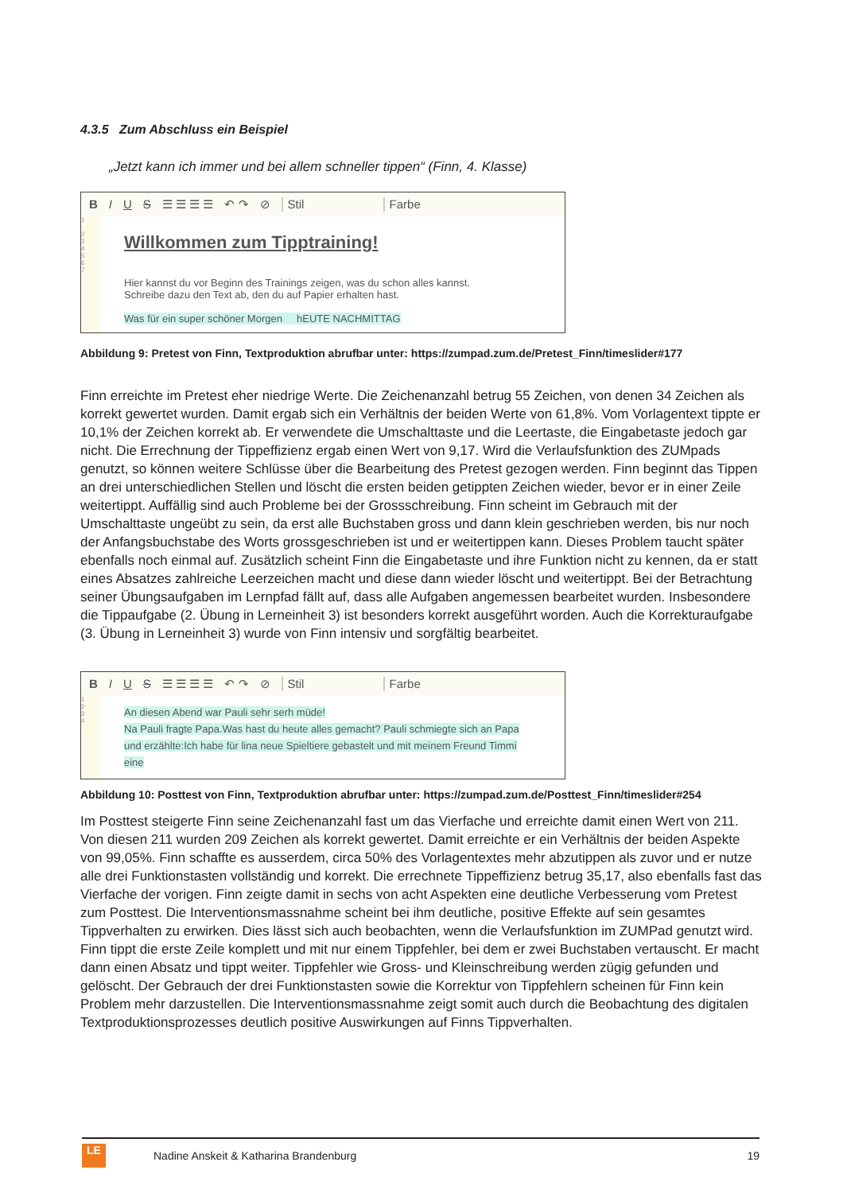4.3.5 Zum Abschluss ein Beispiel
„Jetzt kann ich immer und bei allem schneller tippen“ (Finn, 4. Klasse)
B I U S ☰ ☰ ☰ ☰ ↶ ↷ ⊘ Stil Farbe
1
2
3
4
5
6
7
Willkommen zum Tipptraining!
Hier kannst du vor Beginn des Trainings zeigen, was du schon alles kannst.
Schreibe dazu den Text ab, den du auf Papier erhalten hast.
Was für ein super schöner Morgen hEUTE NACHMITTAG
Abbildung 9: Pretest von Finn, Textproduktion abrufbar unter: https://zumpad.zum.de/Pretest_Finn/timeslider#177
Finn erreichte im Pretest eher niedrige Werte. Die Zeichenanzahl betrug 55 Zeichen, von denen 34 Zeichen als korrekt gewertet wurden. Damit ergab sich ein Verhältnis der beiden Werte von 61,8%. Vom Vorlagentext tippte er 10,1% der Zeichen korrekt ab. Er verwendete die Umschalttaste und die Leertaste, die Eingabetaste jedoch gar nicht. Die Errechnung der Tippeffizienz ergab einen Wert von 9,17. Wird die Verlaufsfunktion des ZUMpads genutzt, so können weitere Schlüsse über die Bearbeitung des Pretest gezogen werden. Finn beginnt das Tippen an drei unterschiedlichen Stellen und löscht die ersten beiden getippten Zeichen wieder, bevor er in einer Zeile weitertippt. Auffällig sind auch Probleme bei der Grossschreibung. Finn scheint im Gebrauch mit der Umschalttaste ungeübt zu sein, da erst alle Buchstaben gross und dann klein geschrieben werden, bis nur noch der Anfangsbuchstabe des Worts grossgeschrieben ist und er weitertippen kann. Dieses Problem taucht später ebenfalls noch einmal auf. Zusätzlich scheint Finn die Eingabetaste und ihre Funktion nicht zu kennen, da er statt eines Absatzes zahlreiche Leerzeichen macht und diese dann wieder löscht und weitertippt. Bei der Betrachtung seiner Übungsaufgaben im Lernpfad fällt auf, dass alle Aufgaben angemessen bearbeitet wurden. Insbesondere die Tippaufgabe (2. Übung in Lerneinheit 3) ist besonders korrekt ausgeführt worden. Auch die Korrekturaufgabe (3. Übung in Lerneinheit 3) wurde von Finn intensiv und sorgfältig bearbeitet.
B I U S ☰ ☰ ☰ ☰ ↶ ↷ ⊘ Stil Farbe
1
2
3
4
An diesen Abend war Pauli sehr serh müde!
Na Pauli fragte Papa.Was hast du heute alles gemacht? Pauli schmiegte sich an Papa
und erzählte:Ich habe für lina neue Spieltiere gebastelt und mit meinem Freund Timmi
eine
Abbildung 10: Posttest von Finn, Textproduktion abrufbar unter: https://zumpad.zum.de/Posttest_Finn/timeslider#254
Im Posttest steigerte Finn seine Zeichenanzahl fast um das Vierfache und erreichte damit einen Wert von 211. Von diesen 211 wurden 209 Zeichen als korrekt gewertet. Damit erreichte er ein Verhältnis der beiden Aspekte von 99,05%. Finn schaffte es ausserdem, circa 50% des Vorlagentextes mehr abzutippen als zuvor und er nutze alle drei Funktionstasten vollständig und korrekt. Die errechnete Tippeffizienz betrug 35,17, also ebenfalls fast das Vierfache der vorigen. Finn zeigte damit in sechs von acht Aspekten eine deutliche Verbesserung vom Pretest zum Posttest. Die Interventionsmassnahme scheint bei ihm deutliche, positive Effekte auf sein gesamtes Tippverhalten zu erwirken. Dies lässt sich auch beobachten, wenn die Verlaufsfunktion im ZUMPad genutzt wird. Finn tippt die erste Zeile komplett und mit nur einem Tippfehler, bei dem er zwei Buchstaben vertauscht. Er macht dann einen Absatz und tippt weiter. Tippfehler wie Gross- und Kleinschreibung werden zügig gefunden und gelöscht. Der Gebrauch der drei Funktionstasten sowie die Korrektur von Tippfehlern scheinen für Finn kein Problem mehr darzustellen. Die Interventionsmassnahme zeigt somit auch durch die Beobachtung des digitalen Textproduktionsprozesses deutlich positive Auswirkungen auf Finns Tippverhalten.
LE
Nadine Anskeit & Katharina Brandenburg 19